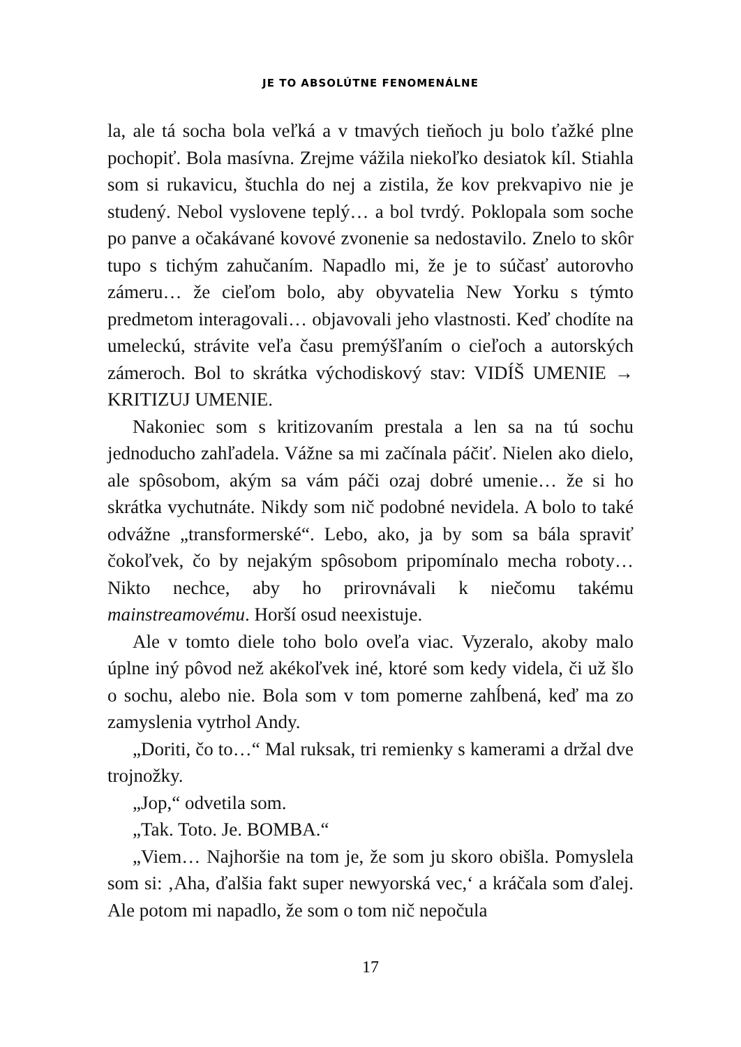JE TO ABSOLÚTNE FENOMENÁLNE
la, ale tá socha bola veľká a v tmavých tieňoch ju bolo ťažké plne pochopiť. Bola masívna. Zrejme vážila niekoľko desiatok kíl. Stiahla som si rukavicu, štuchla do nej a zistila, že kov prekvapivo nie je studený. Nebol vyslovene teplý… a bol tvrdý. Poklopala som soche po panve a očakávané kovové zvonenie sa nedostavilo. Znelo to skôr tupo s tichým zahučaním. Napadlo mi, že je to súčasť autorovho zámeru… že cieľom bolo, aby obyvatelia New Yorku s týmto predmetom interagovali… objavovali jeho vlastnosti. Keď chodíte na umeleckú, strávite veľa času premýšľaním o cieľoch a autorských zámeroch. Bol to skrátka východiskový stav: VIDÍŠ UMENIE → KRITIZUJ UMENIE.
Nakoniec som s kritizovaním prestala a len sa na tú sochu jednoducho zahľadela. Vážne sa mi začínala páčiť. Nielen ako dielo, ale spôsobom, akým sa vám páči ozaj dobré umenie… že si ho skrátka vychutnáte. Nikdy som nič podobné nevidela. A bolo to také odvážne „transformerské“. Lebo, ako, ja by som sa bála spraviť čokoľvek, čo by nejakým spôsobom pripomínalo mecha roboty… Nikto nechce, aby ho prirovnávali k niečomu takému mainstreamovému. Horší osud neexistuje.
Ale v tomto diele toho bolo oveľa viac. Vyzeralo, akoby malo úplne iný pôvod než akékoľvek iné, ktoré som kedy videla, či už šlo o sochu, alebo nie. Bola som v tom pomerne zahĺbená, keď ma zo zamyslenia vytrhol Andy.
„Doriti, čo to…“ Mal ruksak, tri remienky s kamerami a držal dve trojnožky.
„Jop,“ odvetila som.
„Tak. Toto. Je. BOMBA.“
„Viem… Najhoršie na tom je, že som ju skoro obišla. Pomyslela som si: ‚Aha, ďalšia fakt super newyorská vec,‘ a kráčala som ďalej. Ale potom mi napadlo, že som o tom nič nepočula
17